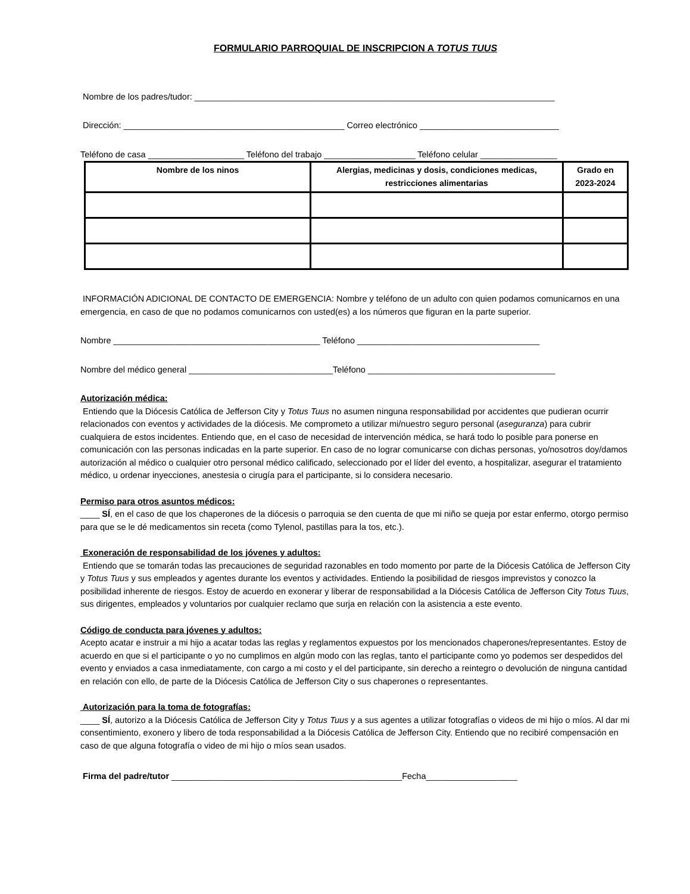FORMULARIO PARROQUIAL DE INSCRIPCION A TOTUS TUUS
Nombre de los padres/tudor: ___________________________________________________________________________
Dirección: ______________________________________________ Correo electrónico _____________________________
Teléfono de casa ____________________ Teléfono del trabajo ___________________ Teléfono celular ________________
| Nombre de los ninos | Alergias, medicinas y dosis, condiciones medicas, restricciones alimentarias | Grado en 2023-2024 |
| --- | --- | --- |
INFORMACIÓN ADICIONAL DE CONTACTO DE EMERGENCIA: Nombre y teléfono de un adulto con quien podamos comunicarnos en una emergencia, en caso de que no podamos comunicarnos con usted(es) a los números que figuran en la parte superior.
Nombre ___________________________________________ Teléfono ______________________________________
Nombre del médico general ______________________________Teléfono _______________________________________
Autorización médica:
Entiendo que la Diócesis Católica de Jefferson City y Totus Tuus no asumen ninguna responsabilidad por accidentes que pudieran ocurrir relacionados con eventos y actividades de la diócesis. Me comprometo a utilizar mi/nuestro seguro personal (aseguranza) para cubrir cualquiera de estos incidentes. Entiendo que, en el caso de necesidad de intervención médica, se hará todo lo posible para ponerse en comunicación con las personas indicadas en la parte superior. En caso de no lograr comunicarse con dichas personas, yo/nosotros doy/damos autorización al médico o cualquier otro personal médico calificado, seleccionado por el líder del evento, a hospitalizar, asegurar el tratamiento médico, u ordenar inyecciones, anestesia o cirugía para el participante, si lo considera necesario.
Permiso para otros asuntos médicos:
____ SÍ, en el caso de que los chaperones de la diócesis o parroquia se den cuenta de que mi niño se queja por estar enfermo, otorgo permiso para que se le dé medicamentos sin receta (como Tylenol, pastillas para la tos, etc.).
Exoneración de responsabilidad de los jóvenes y adultos:
Entiendo que se tomarán todas las precauciones de seguridad razonables en todo momento por parte de la Diócesis Católica de Jefferson City y Totus Tuus y sus empleados y agentes durante los eventos y actividades. Entiendo la posibilidad de riesgos imprevistos y conozco la posibilidad inherente de riesgos. Estoy de acuerdo en exonerar y liberar de responsabilidad a la Diócesis Católica de Jefferson City Totus Tuus, sus dirigentes, empleados y voluntarios por cualquier reclamo que surja en relación con la asistencia a este evento.
Código de conducta para jóvenes y adultos:
Acepto acatar e instruir a mi hijo a acatar todas las reglas y reglamentos expuestos por los mencionados chaperones/representantes. Estoy de acuerdo en que si el participante o yo no cumplimos en algún modo con las reglas, tanto el participante como yo podemos ser despedidos del evento y enviados a casa inmediatamente, con cargo a mi costo y el del participante, sin derecho a reintegro o devolución de ninguna cantidad en relación con ello, de parte de la Diócesis Católica de Jefferson City o sus chaperones o representantes.
Autorización para la toma de fotografías:
____ SÍ, autorizo a la Diócesis Católica de Jefferson City y Totus Tuus y a sus agentes a utilizar fotografías o videos de mi hijo o míos. Al dar mi consentimiento, exonero y libero de toda responsabilidad a la Diócesis Católica de Jefferson City. Entiendo que no recibiré compensación en caso de que alguna fotografía o video de mi hijo o míos sean usados.
Firma del padre/tutor ________________________________________________Fecha___________________